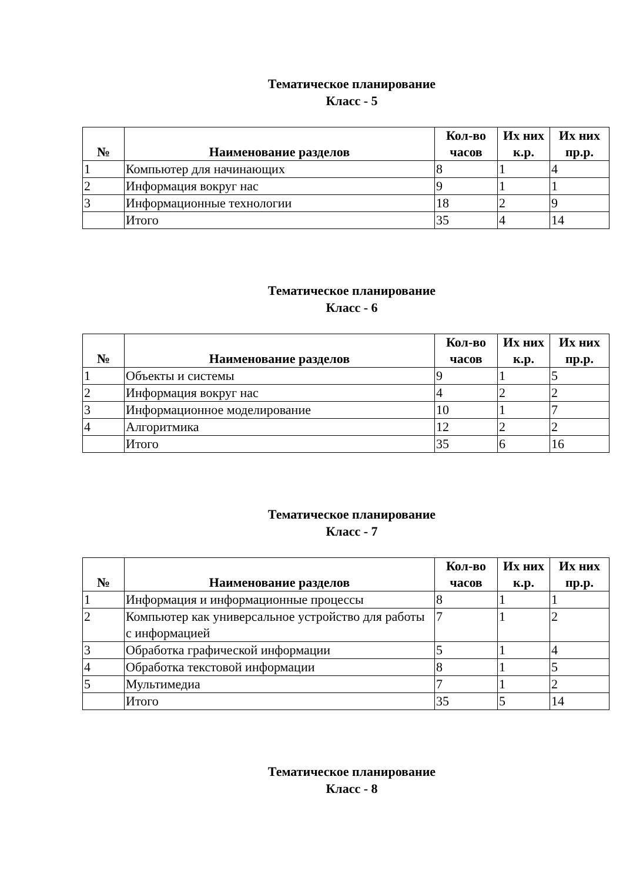Тематическое планирование
Класс - 5
| № | Наименование разделов | Кол-во часов | Их них к.р. | Их них пр.р. |
| --- | --- | --- | --- | --- |
| 1 | Компьютер для начинающих | 8 | 1 | 4 |
| 2 | Информация вокруг нас | 9 | 1 | 1 |
| 3 | Информационные технологии | 18 | 2 | 9 |
| | Итого | 35 | 4 | 14 |
Тематическое планирование
Класс - 6
| № | Наименование разделов | Кол-во часов | Их них к.р. | Их них пр.р. |
| --- | --- | --- | --- | --- |
| 1 | Объекты и системы | 9 | 1 | 5 |
| 2 | Информация вокруг нас | 4 | 2 | 2 |
| 3 | Информационное моделирование | 10 | 1 | 7 |
| 4 | Алгоритмика | 12 | 2 | 2 |
| | Итого | 35 | 6 | 16 |
Тематическое планирование
Класс - 7
| № | Наименование разделов | Кол-во часов | Их них к.р. | Их них пр.р. |
| --- | --- | --- | --- | --- |
| 1 | Информация и информационные процессы | 8 | 1 | 1 |
| 2 | Компьютер как универсальное устройство для работы с информацией | 7 | 1 | 2 |
| 3 | Обработка графической информации | 5 | 1 | 4 |
| 4 | Обработка текстовой информации | 8 | 1 | 5 |
| 5 | Мультимедиа | 7 | 1 | 2 |
| | Итого | 35 | 5 | 14 |
Тематическое планирование
Класс - 8